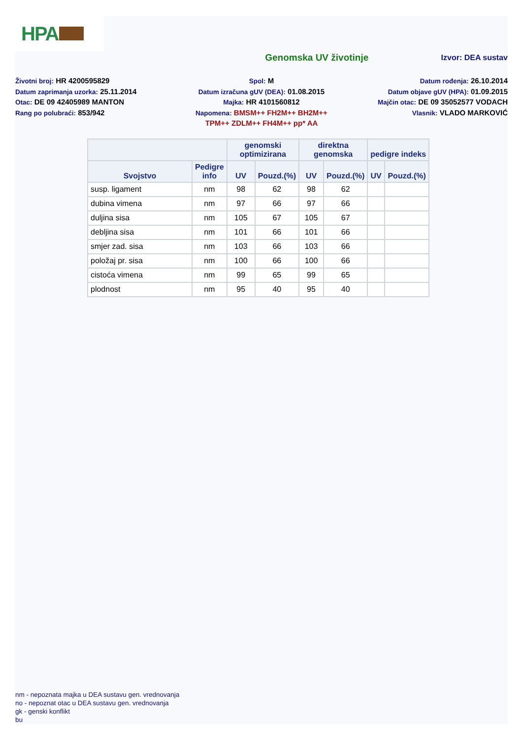HPA
Genomska UV životinje
Izvor: DEA sustav
Životni broj: HR 4200595829
Datum zaprimanja uzorka: 25.11.2014
Otac: DE 09 42405989 MANTON
Rang po polubraći: 853/942
Spol: M
Datum izračuna gUV (DEA): 01.08.2015
Majka: HR 4101560812
Napomena: BMSM++ FH2M++ BH2M++
TPM++ ZDLM++ FH4M++ pp* AA
Datum rođenja: 26.10.2014
Datum objave gUV (HPA): 01.09.2015
Majčin otac: DE 09 35052577 VODACH
Vlasnik: VLADO MARKOVIĆ
| | | genomski optimizirana | | direktna genomska | | pedigre indeks | |
| --- | --- | --- | --- | --- | --- | --- | --- |
| Svojstvo | Pedigre info | UV | Pouzd.(%) | UV | Pouzd.(%) | UV | Pouzd.(%) |
| susp. ligament | nm | 98 | 62 | 98 | 62 | | |
| dubina vimena | nm | 97 | 66 | 97 | 66 | | |
| duljina sisa | nm | 105 | 67 | 105 | 67 | | |
| debljina sisa | nm | 101 | 66 | 101 | 66 | | |
| smjer zad. sisa | nm | 103 | 66 | 103 | 66 | | |
| položaj pr. sisa | nm | 100 | 66 | 100 | 66 | | |
| cistoća vimena | nm | 99 | 65 | 99 | 65 | | |
| plodnost | nm | 95 | 40 | 95 | 40 | | |
nm - nepoznata majka u DEA sustavu gen. vrednovanja
no - nepoznat otac u DEA sustavu gen. vrednovanja
gk - genski konflikt
bu